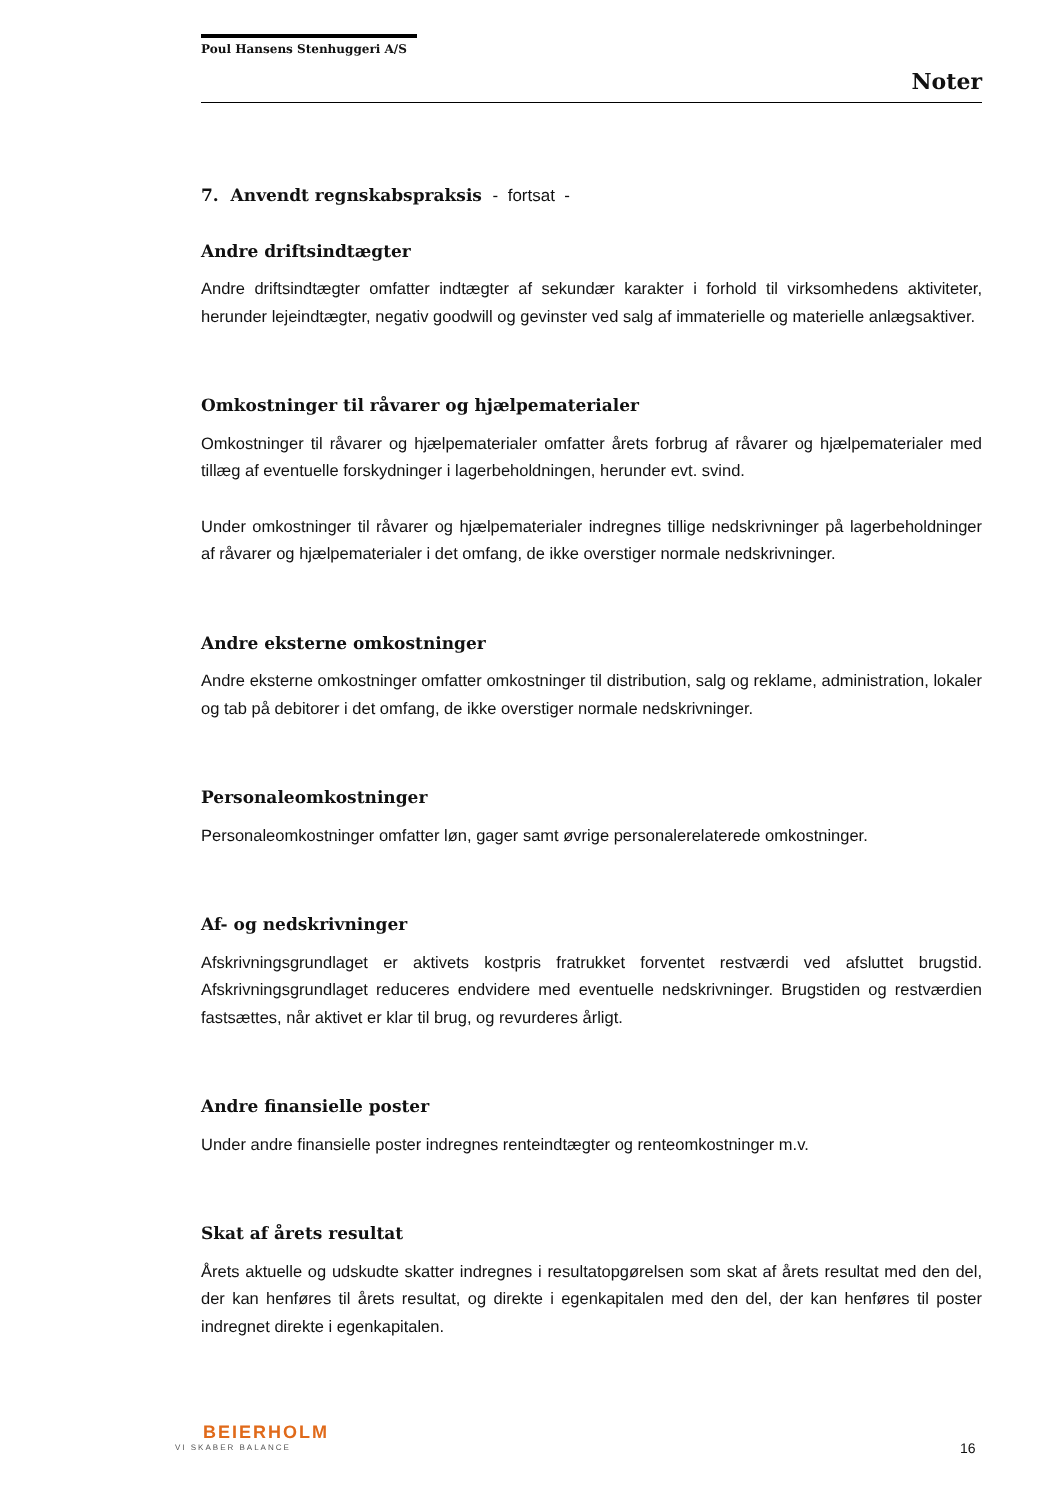Poul Hansens Stenhuggeri A/S
Noter
7. Anvendt regnskabspraksis - fortsat -
Andre driftsindtægter
Andre driftsindtægter omfatter indtægter af sekundær karakter i forhold til virksomhedens aktiviteter, herunder lejeindtægter, negativ goodwill og gevinster ved salg af immaterielle og materielle anlægsaktiver.
Omkostninger til råvarer og hjælpematerialer
Omkostninger til råvarer og hjælpematerialer omfatter årets forbrug af råvarer og hjælpematerialer med tillæg af eventuelle forskydninger i lagerbeholdningen, herunder evt. svind.
Under omkostninger til råvarer og hjælpematerialer indregnes tillige nedskrivninger på lagerbeholdninger af råvarer og hjælpematerialer i det omfang, de ikke overstiger normale nedskrivninger.
Andre eksterne omkostninger
Andre eksterne omkostninger omfatter omkostninger til distribution, salg og reklame, administration, lokaler og tab på debitorer i det omfang, de ikke overstiger normale nedskrivninger.
Personaleomkostninger
Personaleomkostninger omfatter løn, gager samt øvrige personalerelaterede omkostninger.
Af- og nedskrivninger
Afskrivningsgrundlaget er aktivets kostpris fratrukket forventet restværdi ved afsluttet brugstid. Afskrivningsgrundlaget reduceres endvidere med eventuelle nedskrivninger. Brugstiden og restværdien fastsættes, når aktivet er klar til brug, og revurderes årligt.
Andre finansielle poster
Under andre finansielle poster indregnes renteindtægter og renteomkostninger m.v.
Skat af årets resultat
Årets aktuelle og udskudte skatter indregnes i resultatopgørelsen som skat af årets resultat med den del, der kan henføres til årets resultat, og direkte i egenkapitalen med den del, der kan henføres til poster indregnet direkte i egenkapitalen.
BEIERHOLM
VI SKABER BALANCE
16